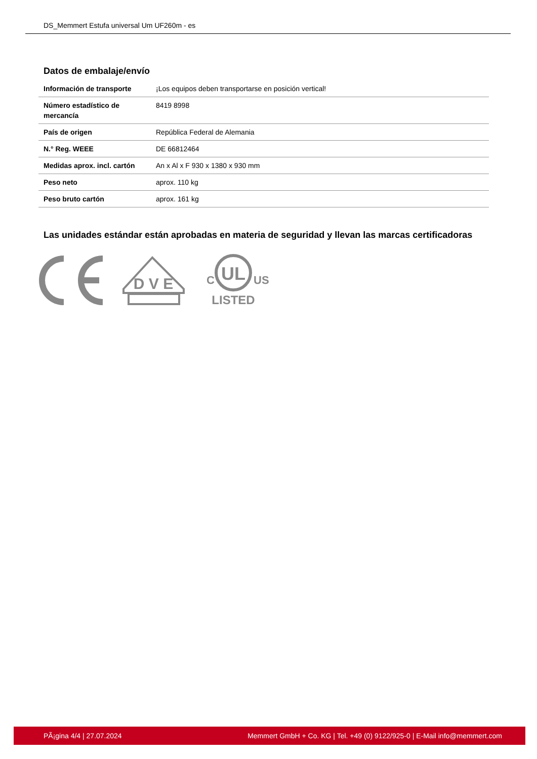DS_Memmert Estufa universal Um UF260m - es
Datos de embalaje/envío
| Información de transporte | ¡Los equipos deben transportarse en posición vertical! |
| Número estadístico de mercancía | 8419 8998 |
| País de origen | República Federal de Alemania |
| N.° Reg. WEEE | DE 66812464 |
| Medidas aprox. incl. cartón | An x Al x F 930 x 1380 x 930 mm |
| Peso neto | aprox. 110 kg |
| Peso bruto cartón | aprox. 161 kg |
Las unidades estándar están aprobadas en materia de seguridad y llevan las marcas certificadoras
D V E
UL
C
US
LISTED
PÃ¡gina 4/4 | 27.07.2024 Memmert GmbH + Co. KG | Tel. +49 (0) 9122/925-0 | E-Mail info@memmert.com